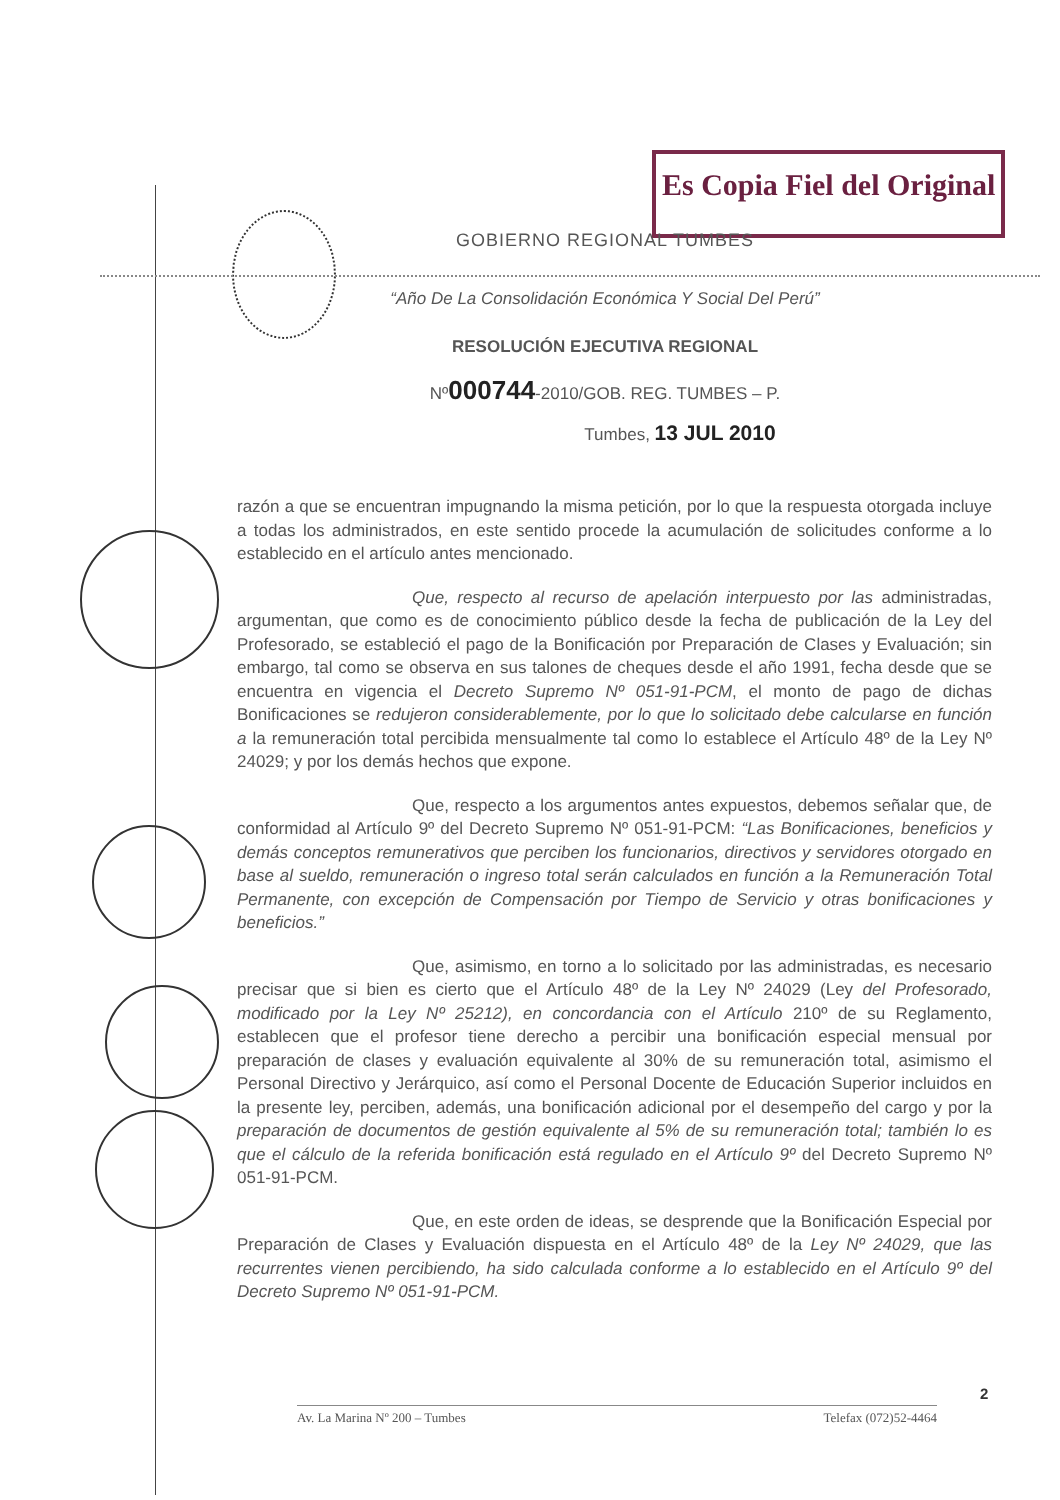Es Copia Fiel del Original
GOBIERNO REGIONAL TUMBES
“Año De La Consolidación Económica Y Social Del Perú”
RESOLUCIÓN EJECUTIVA REGIONAL
Nº000744-2010/GOB. REG. TUMBES – P.
Tumbes, 13 JUL 2010
razón a que se encuentran impugnando la misma petición, por lo que la respuesta otorgada incluye a todas los administrados, en este sentido procede la acumulación de solicitudes conforme a lo establecido en el artículo antes mencionado.
Que, respecto al recurso de apelación interpuesto por las administradas, argumentan, que como es de conocimiento público desde la fecha de publicación de la Ley del Profesorado, se estableció el pago de la Bonificación por Preparación de Clases y Evaluación; sin embargo, tal como se observa en sus talones de cheques desde el año 1991, fecha desde que se encuentra en vigencia el Decreto Supremo Nº 051-91-PCM, el monto de pago de dichas Bonificaciones se redujeron considerablemente, por lo que lo solicitado debe calcularse en función a la remuneración total percibida mensualmente tal como lo establece el Artículo 48º de la Ley Nº 24029; y por los demás hechos que expone.
Que, respecto a los argumentos antes expuestos, debemos señalar que, de conformidad al Artículo 9º del Decreto Supremo Nº 051-91-PCM: “Las Bonificaciones, beneficios y demás conceptos remunerativos que perciben los funcionarios, directivos y servidores otorgado en base al sueldo, remuneración o ingreso total serán calculados en función a la Remuneración Total Permanente, con excepción de Compensación por Tiempo de Servicio y otras bonificaciones y beneficios.”
Que, asimismo, en torno a lo solicitado por las administradas, es necesario precisar que si bien es cierto que el Artículo 48º de la Ley Nº 24029 (Ley del Profesorado, modificado por la Ley Nº 25212), en concordancia con el Artículo 210º de su Reglamento, establecen que el profesor tiene derecho a percibir una bonificación especial mensual por preparación de clases y evaluación equivalente al 30% de su remuneración total, asimismo el Personal Directivo y Jerárquico, así como el Personal Docente de Educación Superior incluidos en la presente ley, perciben, además, una bonificación adicional por el desempeño del cargo y por la preparación de documentos de gestión equivalente al 5% de su remuneración total; también lo es que el cálculo de la referida bonificación está regulado en el Artículo 9º del Decreto Supremo Nº 051-91-PCM.
Que, en este orden de ideas, se desprende que la Bonificación Especial por Preparación de Clases y Evaluación dispuesta en el Artículo 48º de la Ley Nº 24029, que las recurrentes vienen percibiendo, ha sido calculada conforme a lo establecido en el Artículo 9º del Decreto Supremo Nº 051-91-PCM.
2
Av. La Marina Nº 200 – Tumbes Telefax (072)52-4464